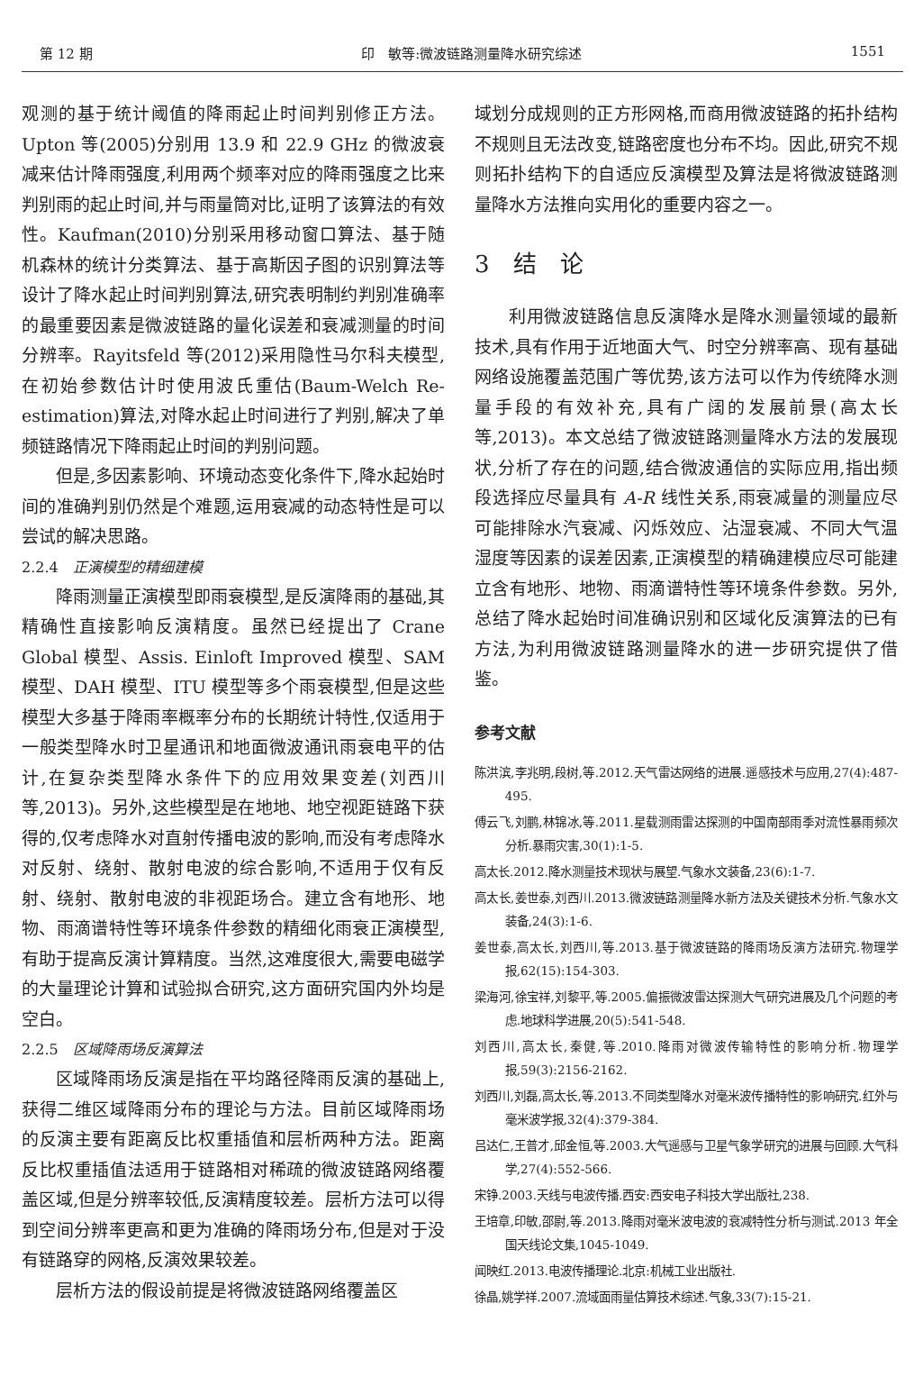第 12 期 印　敏等:微波链路测量降水研究综述 1551
观测的基于统计阈值的降雨起止时间判别修正方法。Upton 等(2005)分别用 13.9 和 22.9 GHz 的微波衰减来估计降雨强度,利用两个频率对应的降雨强度之比来判别雨的起止时间,并与雨量筒对比,证明了该算法的有效性。Kaufman(2010)分别采用移动窗口算法、基于随机森林的统计分类算法、基于高斯因子图的识别算法等设计了降水起止时间判别算法,研究表明制约判别准确率的最重要因素是微波链路的量化误差和衰减测量的时间分辨率。Rayitsfeld 等(2012)采用隐性马尔科夫模型,在初始参数估计时使用波氏重估(Baum-Welch Re-estimation)算法,对降水起止时间进行了判别,解决了单频链路情况下降雨起止时间的判别问题。
但是,多因素影响、环境动态变化条件下,降水起始时间的准确判别仍然是个难题,运用衰减的动态特性是可以尝试的解决思路。
2.2.4　正演模型的精细建模
降雨测量正演模型即雨衰模型,是反演降雨的基础,其精确性直接影响反演精度。虽然已经提出了 Crane Global 模型、Assis. Einloft Improved 模型、SAM 模型、DAH 模型、ITU 模型等多个雨衰模型,但是这些模型大多基于降雨率概率分布的长期统计特性,仅适用于一般类型降水时卫星通讯和地面微波通讯雨衰电平的估计,在复杂类型降水条件下的应用效果变差(刘西川等,2013)。另外,这些模型是在地地、地空视距链路下获得的,仅考虑降水对直射传播电波的影响,而没有考虑降水对反射、绕射、散射电波的综合影响,不适用于仅有反射、绕射、散射电波的非视距场合。建立含有地形、地物、雨滴谱特性等环境条件参数的精细化雨衰正演模型,有助于提高反演计算精度。当然,这难度很大,需要电磁学的大量理论计算和试验拟合研究,这方面研究国内外均是空白。
2.2.5　区域降雨场反演算法
区域降雨场反演是指在平均路径降雨反演的基础上,获得二维区域降雨分布的理论与方法。目前区域降雨场的反演主要有距离反比权重插值和层析两种方法。距离反比权重插值法适用于链路相对稀疏的微波链路网络覆盖区域,但是分辨率较低,反演精度较差。层析方法可以得到空间分辨率更高和更为准确的降雨场分布,但是对于没有链路穿的网格,反演效果较差。
层析方法的假设前提是将微波链路网络覆盖区
域划分成规则的正方形网格,而商用微波链路的拓扑结构不规则且无法改变,链路密度也分布不均。因此,研究不规则拓扑结构下的自适应反演模型及算法是将微波链路测量降水方法推向实用化的重要内容之一。
3　结　论
利用微波链路信息反演降水是降水测量领域的最新技术,具有作用于近地面大气、时空分辨率高、现有基础网络设施覆盖范围广等优势,该方法可以作为传统降水测量手段的有效补充,具有广阔的发展前景(高太长等,2013)。本文总结了微波链路测量降水方法的发展现状,分析了存在的问题,结合微波通信的实际应用,指出频段选择应尽量具有 A-R 线性关系,雨衰减量的测量应尽可能排除水汽衰减、闪烁效应、沾湿衰减、不同大气温湿度等因素的误差因素,正演模型的精确建模应尽可能建立含有地形、地物、雨滴谱特性等环境条件参数。另外,总结了降水起始时间准确识别和区域化反演算法的已有方法,为利用微波链路测量降水的进一步研究提供了借鉴。
参考文献
陈洪滨,李兆明,段树,等.2012.天气雷达网络的进展.遥感技术与应用,27(4):487-495.
傅云飞,刘鹏,林锦冰,等.2011.星载测雨雷达探测的中国南部雨季对流性暴雨频次分析.暴雨灾害,30(1):1-5.
高太长.2012.降水测量技术现状与展望.气象水文装备,23(6):1-7.
高太长,姜世泰,刘西川.2013.微波链路测量降水新方法及关键技术分析.气象水文装备,24(3):1-6.
姜世泰,高太长,刘西川,等.2013.基于微波链路的降雨场反演方法研究.物理学报,62(15):154-303.
梁海河,徐宝祥,刘黎平,等.2005.偏振微波雷达探测大气研究进展及几个问题的考虑.地球科学进展,20(5):541-548.
刘西川,高太长,秦健,等.2010.降雨对微波传输特性的影响分析.物理学报,59(3):2156-2162.
刘西川,刘磊,高太长,等.2013.不同类型降水对毫米波传播特性的影响研究.红外与毫米波学报,32(4):379-384.
吕达仁,王普才,邱金恒,等.2003.大气遥感与卫星气象学研究的进展与回顾.大气科学,27(4):552-566.
宋铮.2003.天线与电波传播.西安:西安电子科技大学出版社,238.
王培章,印敏,邵尉,等.2013.降雨对毫米波电波的衰减特性分析与测试.2013 年全国天线论文集,1045-1049.
闻映红.2013.电波传播理论.北京:机械工业出版社.
徐晶,姚学祥.2007.流域面雨量估算技术综述.气象,33(7):15-21.